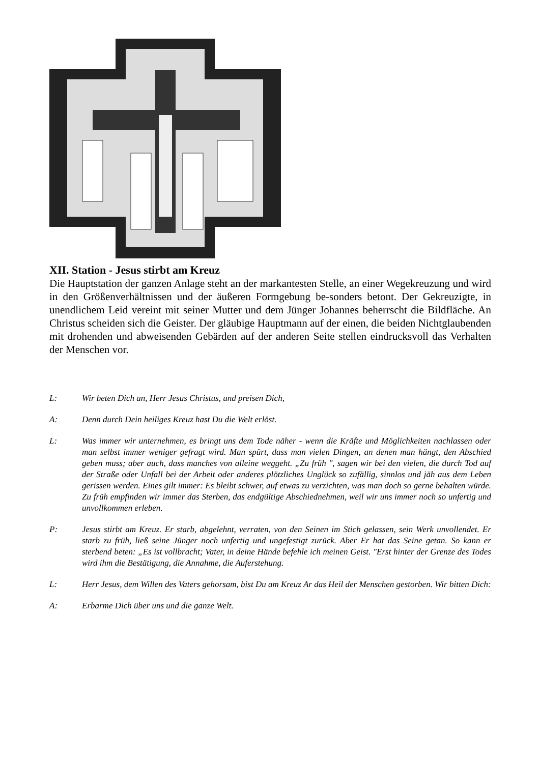XII. Station - Jesus stirbt am Kreuz
Die Hauptstation der ganzen Anlage steht an der markantesten Stelle, an einer Wegekreuzung und wird in den Größenverhältnissen und der äußeren Formgebung be-sonders betont. Der Gekreuzigte, in unendlichem Leid vereint mit seiner Mutter und dem Jünger Johannes beherrscht die Bildfläche. An Christus scheiden sich die Geister. Der gläubige Hauptmann auf der einen, die beiden Nichtglaubenden mit drohenden und abweisenden Gebärden auf der anderen Seite stellen eindrucksvoll das Verhalten der Menschen vor.
L: Wir beten Dich an, Herr Jesus Christus, und preisen Dich,
A: Denn durch Dein heiliges Kreuz hast Du die Welt erlöst.
L: Was immer wir unternehmen, es bringt uns dem Tode näher - wenn die Kräfte und Möglichkeiten nachlassen oder man selbst immer weniger gefragt wird. Man spürt, dass man vielen Dingen, an denen man hängt, den Abschied geben muss; aber auch, dass manches von alleine weggeht. „Zu früh ", sagen wir bei den vielen, die durch Tod auf der Straße oder Unfall bei der Arbeit oder anderes plötzliches Unglück so zufällig, sinnlos und jäh aus dem Leben gerissen werden. Eines gilt immer: Es bleibt schwer, auf etwas zu verzichten, was man doch so gerne behalten würde. Zu früh empfinden wir immer das Sterben, das endgültige Abschiednehmen, weil wir uns immer noch so unfertig und unvollkommen erleben.
P: Jesus stirbt am Kreuz. Er starb, abgelehnt, verraten, von den Seinen im Stich gelassen, sein Werk unvollendet. Er starb zu früh, ließ seine Jünger noch unfertig und ungefestigt zurück. Aber Er hat das Seine getan. So kann er sterbend beten: „Es ist vollbracht; Vater, in deine Hände befehle ich meinen Geist. "Erst hinter der Grenze des Todes wird ihm die Bestätigung, die Annahme, die Auferstehung.
L: Herr Jesus, dem Willen des Vaters gehorsam, bist Du am Kreuz Ar das Heil der Menschen gestorben. Wir bitten Dich:
A: Erbarme Dich über uns und die ganze Welt.